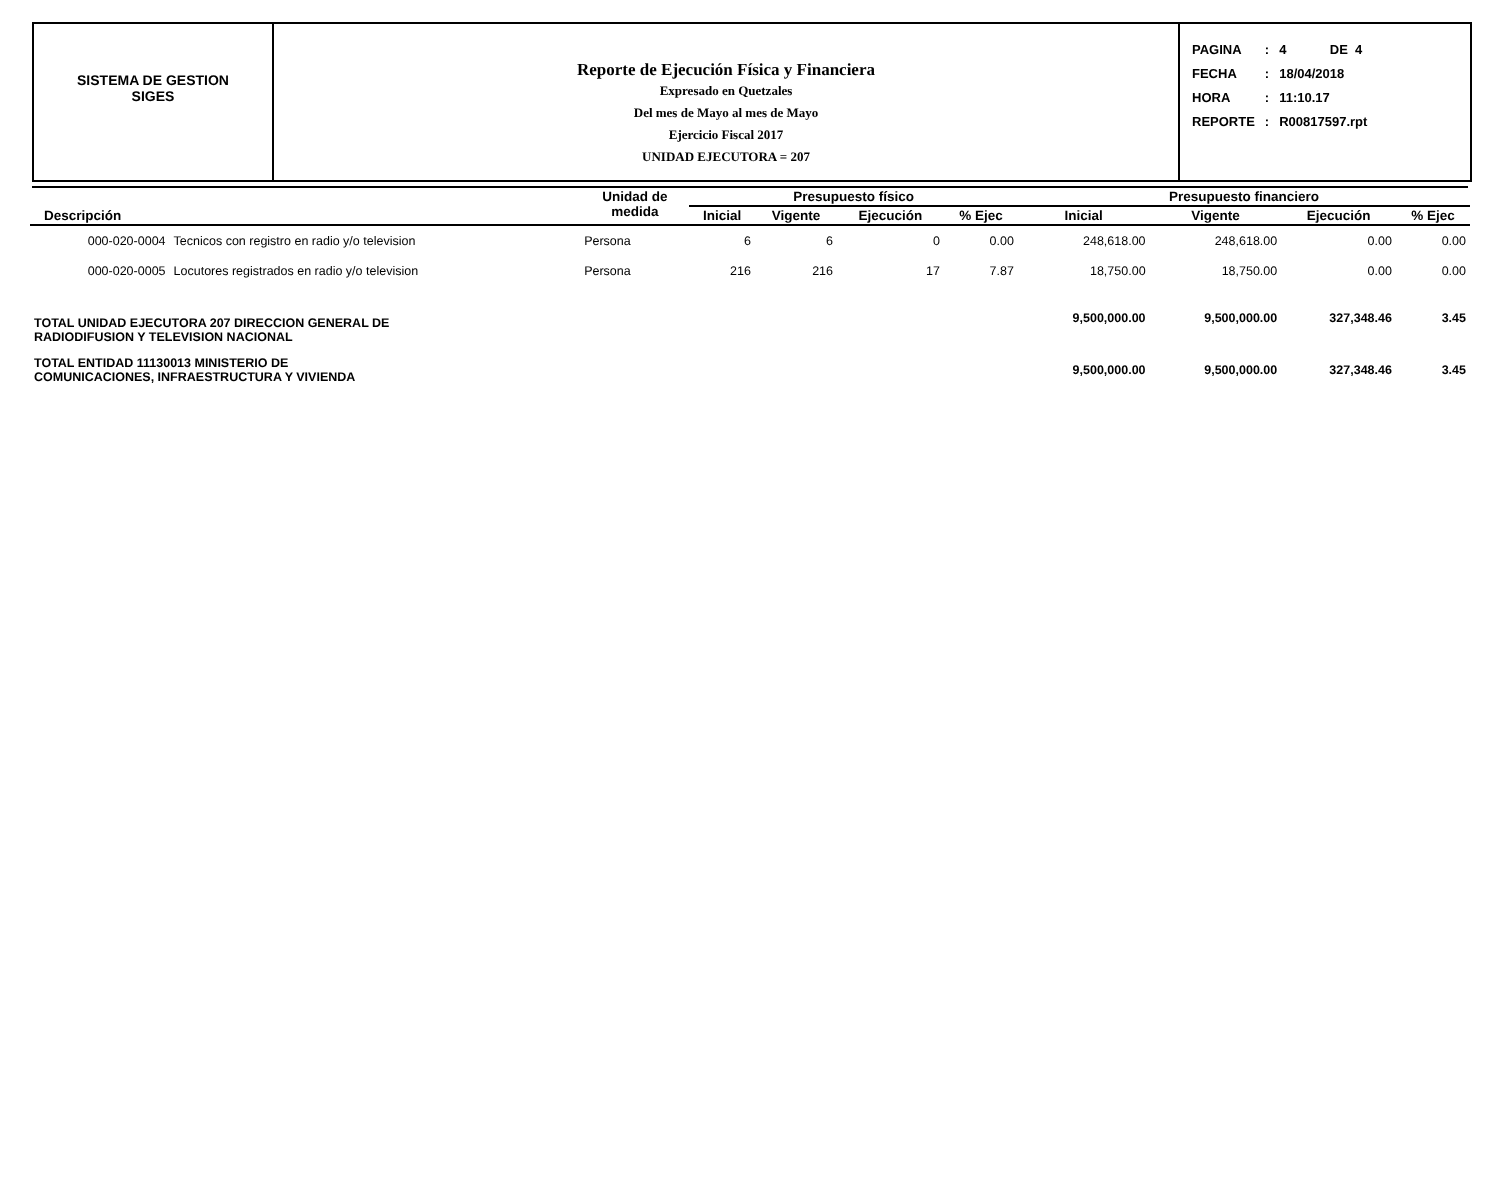SISTEMA DE GESTION
SIGES
Reporte de Ejecución Física y Financiera
Expresado en Quetzales
Del mes de Mayo al mes de Mayo
Ejercicio Fiscal 2017
UNIDAD EJECUTORA = 207
| PAGINA | : | 4 DE 4 |
| FECHA | : | 18/04/2018 |
| HORA | : | 11:10.17 |
| REPORTE | : | R00817597.rpt |
| Descripción | | Unidad de medida | Presupuesto físico | | | | Presupuesto financiero | | | |
| --- | --- | --- | --- | --- | --- | --- | --- | --- | --- | --- |
| | | | Inicial | Vigente | Ejecución | % Ejec | Inicial | Vigente | Ejecución | % Ejec |
| 000-020-0004 | Tecnicos con registro en radio y/o television | Persona | 6 | 6 | 0 | 0.00 | 248,618.00 | 248,618.00 | 0.00 | 0.00 |
| 000-020-0005 | Locutores registrados en radio y/o television | Persona | 216 | 216 | 17 | 7.87 | 18,750.00 | 18,750.00 | 0.00 | 0.00 |
| TOTAL UNIDAD EJECUTORA 207 DIRECCION GENERAL DE RADIODIFUSION Y TELEVISION NACIONAL | | | | | | | 9,500,000.00 | 9,500,000.00 | 327,348.46 | 3.45 |
| TOTAL ENTIDAD 11130013 MINISTERIO DE COMUNICACIONES, INFRAESTRUCTURA Y VIVIENDA | | | | | | | 9,500,000.00 | 9,500,000.00 | 327,348.46 | 3.45 |